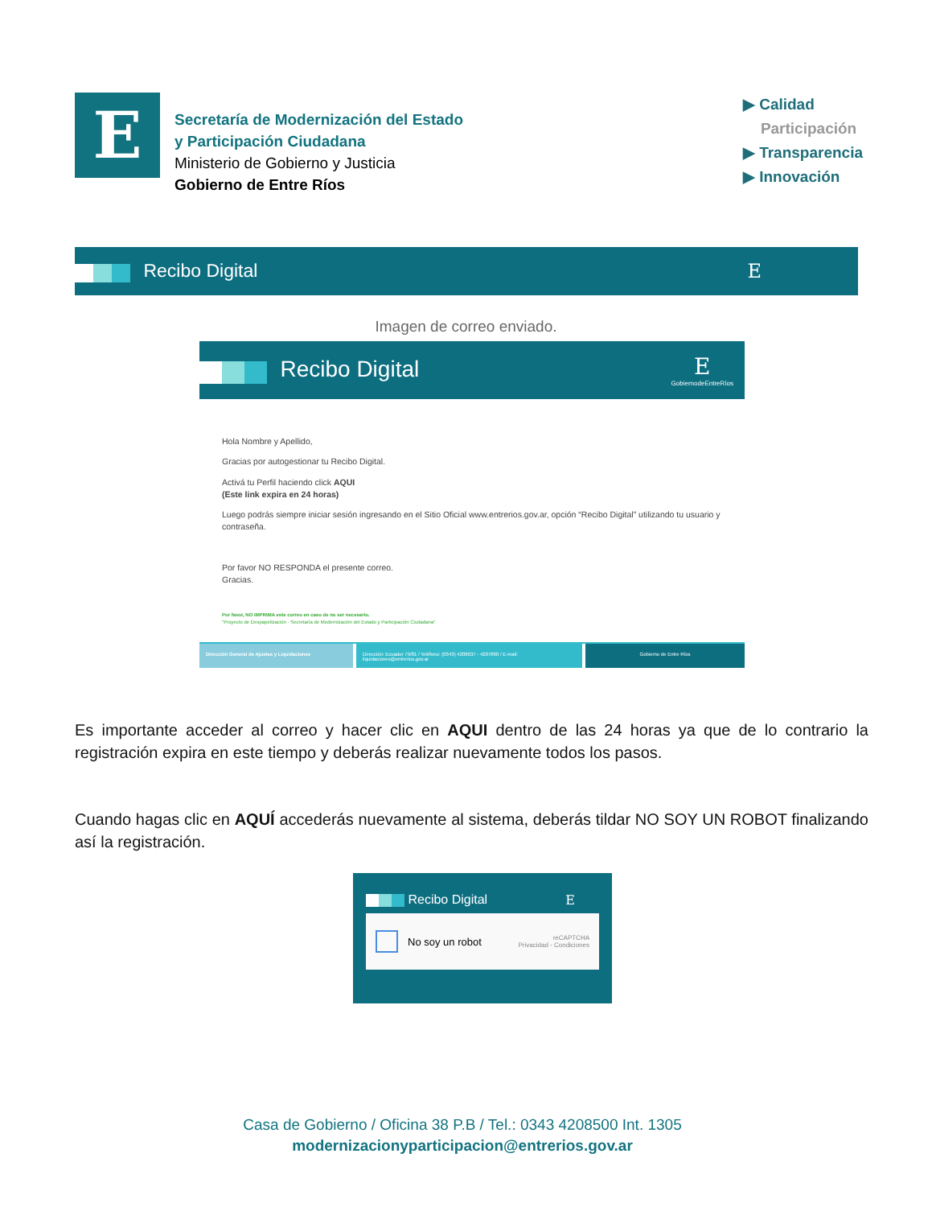E
Secretaría de Modernización del Estado
y Participación Ciudadana
Ministerio de Gobierno y Justicia
Gobierno de Entre Ríos
▶ Calidad
Participación
▶ Transparencia
▶ Innovación
Recibo Digital E
Imagen de correo enviado.
Recibo Digital
E
GobiernodeEntreRíos
Hola Nombre y Apellido,
Gracias por autogestionar tu Recibo Digital.
Activá tu Perfil haciendo click AQUI
(Este link expira en 24 horas)
Luego podrás siempre iniciar sesión ingresando en el Sitio Oficial www.entrerios.gov.ar, opción “Recibo Digital” utilizando tu usuario y contraseña.
Por favor NO RESPONDA el presente correo.
Gracias.
Por favor, NO IMPRIMA este correo en caso de no ser necesario.
"Proyecto de Despapelización - Secretaría de Modernización del Estado y Participación Ciudadana"
Dirección General de Ajustes y Liquidaciones Dirección: Ecuador 79/81 / Teléfono: (0343) 4208637 - 4207860 / E-mail: liquidaciones@entrerios.gov.ar
Gobierno de Entre Ríos
Es importante acceder al correo y hacer clic en AQUI dentro de las 24 horas ya que de lo contrario la registración expira en este tiempo y deberás realizar nuevamente todos los pasos.
Cuando hagas clic en AQUÍ accederás nuevamente al sistema, deberás tildar NO SOY UN ROBOT finalizando así la registración.
Recibo Digital E
No soy un robot reCAPTCHA
Privacidad - Condiciones
Casa de Gobierno / Oficina 38 P.B / Tel.: 0343 4208500 Int. 1305
modernizacionyparticipacion@entrerios.gov.ar